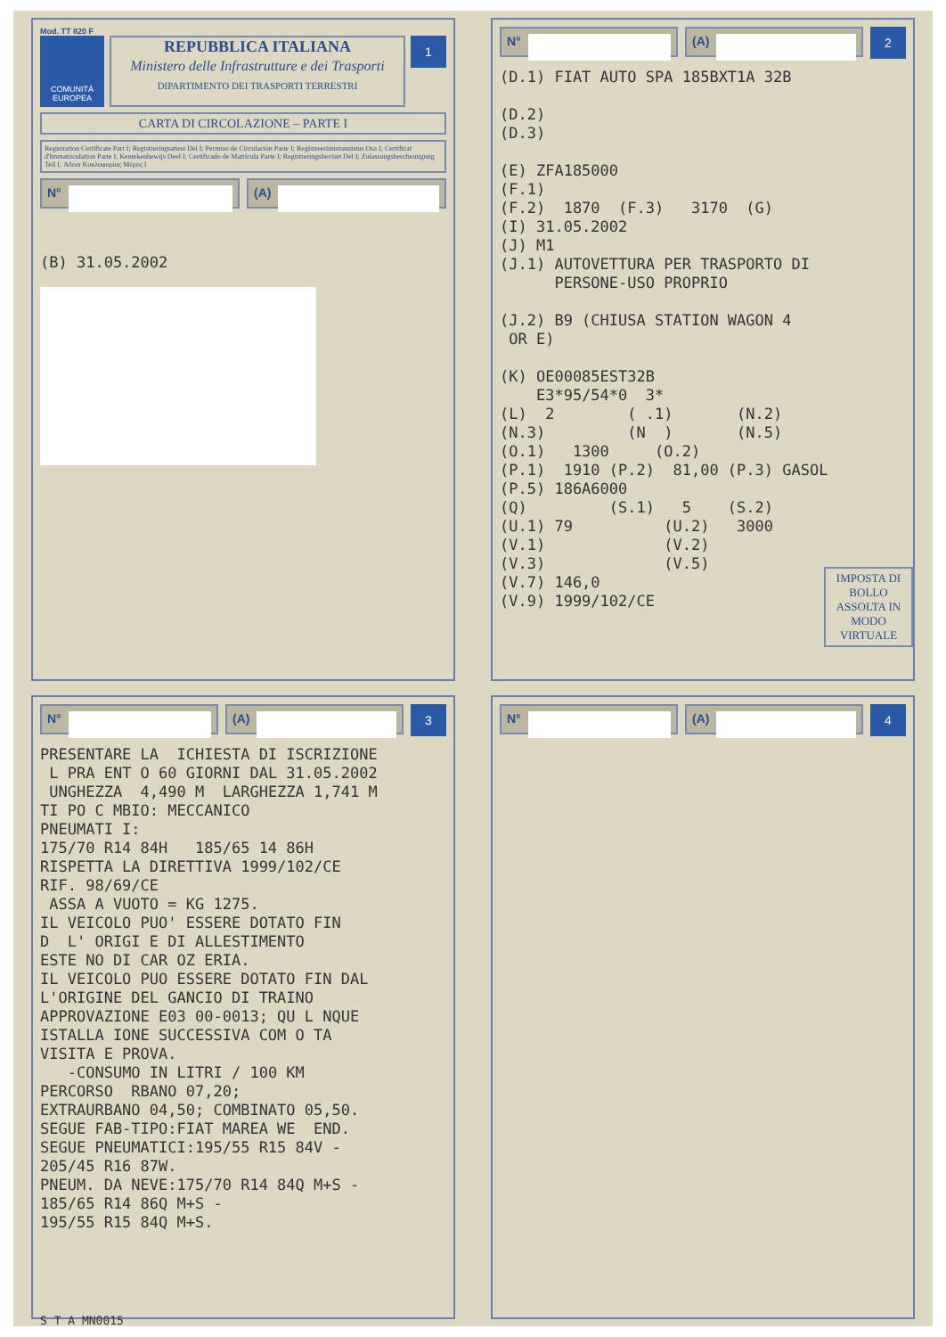Mod. TT 820 F
COMUNITÀ EUROPEA
REPUBBLICA ITALIANA
Ministero delle Infrastrutture e dei Trasporti
DIPARTIMENTO DEI TRASPORTI TERRESTRI
1
CARTA DI CIRCOLAZIONE – PARTE I
Registration Certificate Part I; Registreringsattest Del I; Permiso de Circulación Parte I; Registreerimistunnistus Osa I; Certificat d'Immatriculation Parte I; Kentekenbewijs Deel I; Certificado de Matrícula Parte I; Registreringsbeviset Del I; Zulassungsbescheinigung Teil I; Άδεια Κυκλοφορίας Μέρος I
N° (A)
(B) 31.05.2002
N° (A)
2
IMPOSTA DI BOLLO ASSOLTA IN MODO VIRTUALE
(D.1) FIAT AUTO SPA 185BXT1A 32B

(D.2)
(D.3)

(E) ZFA185000
(F.1)
(F.2)  1870  (F.3)   3170  (G)
(I) 31.05.2002
(J) M1
(J.1) AUTOVETTURA PER TRASPORTO DI
      PERSONE-USO PROPRIO

(J.2) B9 (CHIUSA STATION WAGON 4
 OR E)

(K) OE00085EST32B
    E3*95/54*0  3*
(L)  2        ( .1)       (N.2)
(N.3)         (N  )       (N.5)
(O.1)   1300     (O.2)
(P.1)  1910 (P.2)  81,00 (P.3) GASOL
(P.5) 186A6000
(Q)         (S.1)   5    (S.2)
(U.1) 79          (U.2)   3000
(V.1)             (V.2)
(V.3)             (V.5)
(V.7) 146,0
(V.9) 1999/102/CE
N° (A)
3
PRESENTARE LA  ICHIESTA DI ISCRIZIONE
 L PRA ENT O 60 GIORNI DAL 31.05.2002
 UNGHEZZA  4,490 M  LARGHEZZA 1,741 M
TI PO C MBIO: MECCANICO
PNEUMATI I:
175/70 R14 84H   185/65 14 86H
RISPETTA LA DIRETTIVA 1999/102/CE
RIF. 98/69/CE
 ASSA A VUOTO = KG 1275.
IL VEICOLO PUO' ESSERE DOTATO FIN
D  L' ORIGI E DI ALLESTIMENTO
ESTE NO DI CAR OZ ERIA.
IL VEICOLO PUO ESSERE DOTATO FIN DAL
L'ORIGINE DEL GANCIO DI TRAINO
APPROVAZIONE E03 00-0013; QU L NQUE
ISTALLA IONE SUCCESSIVA COM O TA
VISITA E PROVA.
   -CONSUMO IN LITRI / 100 KM
PERCORSO  RBANO 07,20;
EXTRAURBANO 04,50; COMBINATO 05,50.
SEGUE FAB-TIPO:FIAT MAREA WE  END.
SEGUE PNEUMATICI:195/55 R15 84V -
205/45 R16 87W.
PNEUM. DA NEVE:175/70 R14 84Q M+S -
185/65 R14 86Q M+S -
195/55 R15 84Q M+S.
S T A MN0015
N° (A)
4